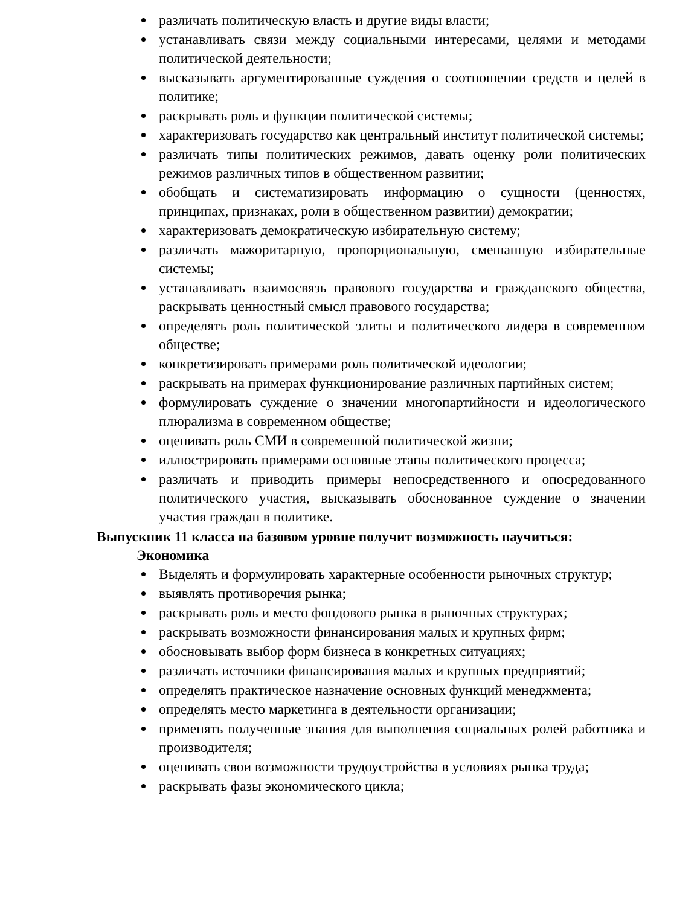различать политическую власть и другие виды власти;
устанавливать связи между социальными интересами, целями и методами политической деятельности;
высказывать аргументированные суждения о соотношении средств и целей в политике;
раскрывать роль и функции политической системы;
характеризовать государство как центральный институт политической системы;
различать типы политических режимов, давать оценку роли политических режимов различных типов в общественном развитии;
обобщать и систематизировать информацию о сущности (ценностях, принципах, признаках, роли в общественном развитии) демократии;
характеризовать демократическую избирательную систему;
различать мажоритарную, пропорциональную, смешанную избирательные системы;
устанавливать взаимосвязь правового государства и гражданского общества, раскрывать ценностный смысл правового государства;
определять роль политической элиты и политического лидера в современном обществе;
конкретизировать примерами роль политической идеологии;
раскрывать на примерах функционирование различных партийных систем;
формулировать суждение о значении многопартийности и идеологического плюрализма в современном обществе;
оценивать роль СМИ в современной политической жизни;
иллюстрировать примерами основные этапы политического процесса;
различать и приводить примеры непосредственного и опосредованного политического участия, высказывать обоснованное суждение о значении участия граждан в политике.
Выпускник 11 класса на базовом уровне получит возможность научиться:
Экономика
Выделять и формулировать характерные особенности рыночных структур;
выявлять противоречия рынка;
раскрывать роль и место фондового рынка в рыночных структурах;
раскрывать возможности финансирования малых и крупных фирм;
обосновывать выбор форм бизнеса в конкретных ситуациях;
различать источники финансирования малых и крупных предприятий;
определять практическое назначение основных функций менеджмента;
определять место маркетинга в деятельности организации;
применять полученные знания для выполнения социальных ролей работника и производителя;
оценивать свои возможности трудоустройства в условиях рынка труда;
раскрывать фазы экономического цикла;